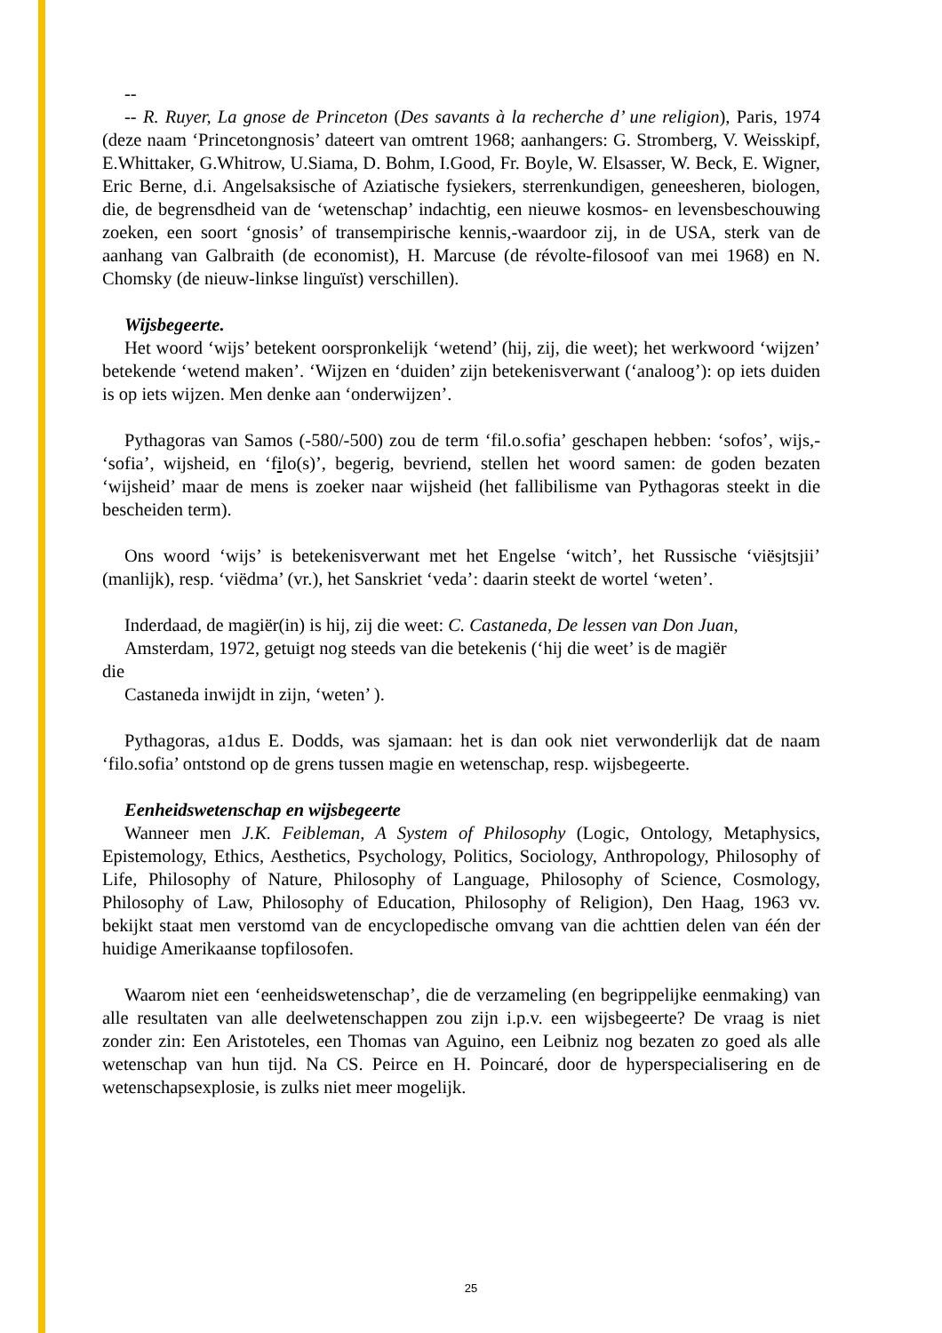--
-- R. Ruyer, La gnose de Princeton (Des savants à la recherche d’ une religion), Paris, 1974 (deze naam ‘Princetongnosis’ dateert van omtrent 1968; aanhangers: G. Stromberg, V. Weisskipf, E.Whittaker, G.Whitrow, U.Siama, D. Bohm, I.Good, Fr. Boyle, W. Elsasser, W. Beck, E. Wigner, Eric Berne, d.i. Angelsaksische of Aziatische fysiekers, sterrenkundigen, geneesheren, biologen, die, de begrensdheid van de ‘wetenschap’ indachtig, een nieuwe kosmos- en levensbeschouwing zoeken, een soort ‘gnosis’ of transempirische kennis,-waardoor zij, in de USA, sterk van de aanhang van Galbraith (de economist), H. Marcuse (de révolte-filosoof van mei 1968) en N. Chomsky (de nieuw-linkse linguïst) verschillen).
Wijsbegeerte.
Het woord ‘wijs’ betekent oorspronkelijk ‘wetend’ (hij, zij, die weet); het werkwoord ‘wijzen’ betekende ‘wetend maken’. ‘Wijzen en ‘duiden’ zijn betekenisverwant (‘analoog’): op iets duiden is op iets wijzen. Men denke aan ‘onderwijzen’.
Pythagoras van Samos (-580/-500) zou de term ‘fil.o.sofia’ geschapen hebben: ‘sofos’, wijs,- ‘sofia’, wijsheid, en ‘filo(s)’, begerig, bevriend, stellen het woord samen: de goden bezaten ‘wijsheid’ maar de mens is zoeker naar wijsheid (het fallibilisme van Pythagoras steekt in die bescheiden term).
Ons woord ‘wijs’ is betekenisverwant met het Engelse ‘witch’, het Russische ‘viësjtsjii’ (manlijk), resp. ‘viëdma’ (vr.), het Sanskriet ‘veda’: daarin steekt de wortel ‘weten’.
Inderdaad, de magiër(in) is hij, zij die weet: C. Castaneda, De lessen van Don Juan,
Amsterdam, 1972, getuigt nog steeds van die betekenis (‘hij die weet’ is de magiër
die
Castaneda inwijdt in zijn, ‘weten’ ).
Pythagoras, a1dus E. Dodds, was sjamaan: het is dan ook niet verwonderlijk dat de naam ‘filo.sofia’ ontstond op de grens tussen magie en wetenschap, resp. wijsbegeerte.
Eenheidswetenschap en wijsbegeerte
Wanneer men J.K. Feibleman, A System of Philosophy (Logic, Ontology, Metaphysics, Epistemology, Ethics, Aesthetics, Psychology, Politics, Sociology, Anthropology, Philosophy of Life, Philosophy of Nature, Philosophy of Language, Philosophy of Science, Cosmology, Philosophy of Law, Philosophy of Education, Philosophy of Religion), Den Haag, 1963 vv. bekijkt staat men verstomd van de encyclopedische omvang van die achttien delen van één der huidige Amerikaanse topfilosofen.
Waarom niet een ‘eenheidswetenschap’, die de verzameling (en begrippelijke eenmaking) van alle resultaten van alle deelwetenschappen zou zijn i.p.v. een wijsbegeerte? De vraag is niet zonder zin: Een Aristoteles, een Thomas van Aguino, een Leibniz nog bezaten zo goed als alle wetenschap van hun tijd. Na CS. Peirce en H. Poincaré, door de hyperspecialisering en de wetenschapsexplosie, is zulks niet meer mogelijk.
25